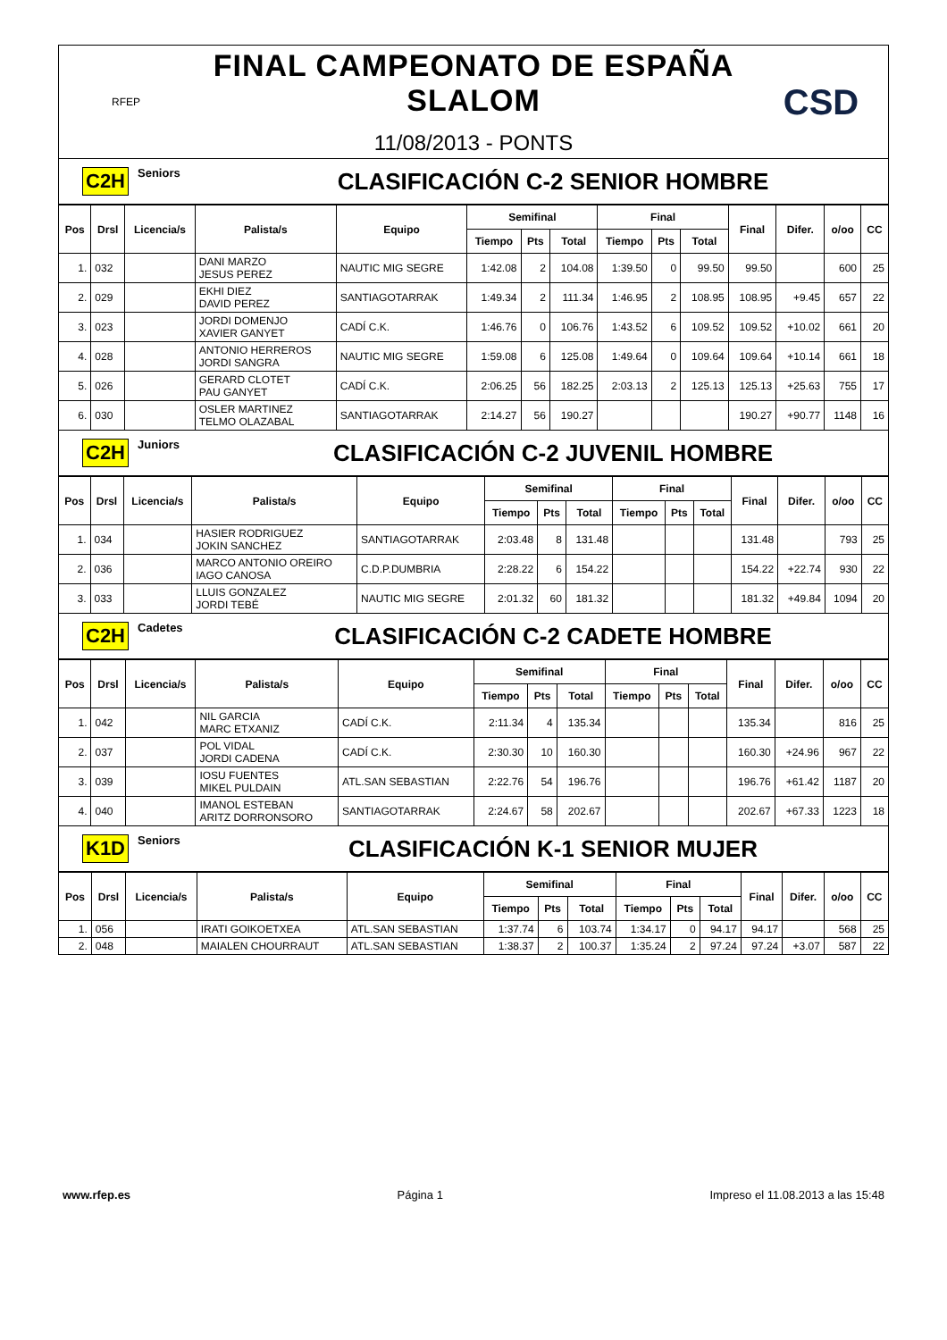RFEP
FINAL CAMPEONATO DE ESPAÑA SLALOM
11/08/2013 - PONTS
CSD
C2H Seniors CLASIFICACIÓN C-2 SENIOR HOMBRE
| Pos | Drsl | Licencia/s | Palista/s | Equipo | Semifinal | | | Final | | | Final | Difer. | o/oo | CC |
| --- | --- | --- | --- | --- | --- | --- | --- | --- | --- | --- | --- | --- | --- | --- |
| | | | | | Tiempo | Pts | Total | Tiempo | Pts | Total | | | | |
| 1. | 032 | | DANI MARZO JESUS PEREZ | NAUTIC MIG SEGRE | 1:42.08 | 2 | 104.08 | 1:39.50 | 0 | 99.50 | 99.50 | | 600 | 25 |
| 2. | 029 | | EKHI DIEZ DAVID PEREZ | SANTIAGOTARRAK | 1:49.34 | 2 | 111.34 | 1:46.95 | 2 | 108.95 | 108.95 | +9.45 | 657 | 22 |
| 3. | 023 | | JORDI DOMENJO XAVIER GANYET | CADÍ C.K. | 1:46.76 | 0 | 106.76 | 1:43.52 | 6 | 109.52 | 109.52 | +10.02 | 661 | 20 |
| 4. | 028 | | ANTONIO HERREROS JORDI SANGRA | NAUTIC MIG SEGRE | 1:59.08 | 6 | 125.08 | 1:49.64 | 0 | 109.64 | 109.64 | +10.14 | 661 | 18 |
| 5. | 026 | | GERARD CLOTET PAU GANYET | CADÍ C.K. | 2:06.25 | 56 | 182.25 | 2:03.13 | 2 | 125.13 | 125.13 | +25.63 | 755 | 17 |
| 6. | 030 | | OSLER MARTINEZ TELMO OLAZABAL | SANTIAGOTARRAK | 2:14.27 | 56 | 190.27 | | | | 190.27 | +90.77 | 1148 | 16 |
C2H Juniors CLASIFICACIÓN C-2 JUVENIL HOMBRE
| Pos | Drsl | Licencia/s | Palista/s | Equipo | Semifinal | | | Final | | | Final | Difer. | o/oo | CC |
| --- | --- | --- | --- | --- | --- | --- | --- | --- | --- | --- | --- | --- | --- | --- |
| | | | | | Tiempo | Pts | Total | Tiempo | Pts | Total | | | | |
| 1. | 034 | | HASIER RODRIGUEZ JOKIN SANCHEZ | SANTIAGOTARRAK | 2:03.48 | 8 | 131.48 | | | | 131.48 | | 793 | 25 |
| 2. | 036 | | MARCO ANTONIO OREIRO IAGO CANOSA | C.D.P.DUMBRIA | 2:28.22 | 6 | 154.22 | | | | 154.22 | +22.74 | 930 | 22 |
| 3. | 033 | | LLUIS GONZALEZ JORDI TEBÉ | NAUTIC MIG SEGRE | 2:01.32 | 60 | 181.32 | | | | 181.32 | +49.84 | 1094 | 20 |
C2H Cadetes CLASIFICACIÓN C-2 CADETE HOMBRE
| Pos | Drsl | Licencia/s | Palista/s | Equipo | Semifinal | | | Final | | | Final | Difer. | o/oo | CC |
| --- | --- | --- | --- | --- | --- | --- | --- | --- | --- | --- | --- | --- | --- | --- |
| | | | | | Tiempo | Pts | Total | Tiempo | Pts | Total | | | | |
| 1. | 042 | | NIL GARCIA MARC ETXANIZ | CADÍ C.K. | 2:11.34 | 4 | 135.34 | | | | 135.34 | | 816 | 25 |
| 2. | 037 | | POL VIDAL JORDI CADENA | CADÍ C.K. | 2:30.30 | 10 | 160.30 | | | | 160.30 | +24.96 | 967 | 22 |
| 3. | 039 | | IOSU FUENTES MIKEL PULDAIN | ATL.SAN SEBASTIAN | 2:22.76 | 54 | 196.76 | | | | 196.76 | +61.42 | 1187 | 20 |
| 4. | 040 | | IMANOL ESTEBAN ARITZ DORRONSORO | SANTIAGOTARRAK | 2:24.67 | 58 | 202.67 | | | | 202.67 | +67.33 | 1223 | 18 |
K1D Seniors CLASIFICACIÓN K-1 SENIOR MUJER
| Pos | Drsl | Licencia/s | Palista/s | Equipo | Semifinal | | | Final | | | Final | Difer. | o/oo | CC |
| --- | --- | --- | --- | --- | --- | --- | --- | --- | --- | --- | --- | --- | --- | --- |
| | | | | | Tiempo | Pts | Total | Tiempo | Pts | Total | | | | |
| 1. | 056 | | IRATI GOIKOETXEA | ATL.SAN SEBASTIAN | 1:37.74 | 6 | 103.74 | 1:34.17 | 0 | 94.17 | 94.17 | | 568 | 25 |
| 2. | 048 | | MAIALEN CHOURRAUT | ATL.SAN SEBASTIAN | 1:38.37 | 2 | 100.37 | 1:35.24 | 2 | 97.24 | 97.24 | +3.07 | 587 | 22 |
www.rfep.es Página 1 Impreso el 11.08.2013 a las 15:48